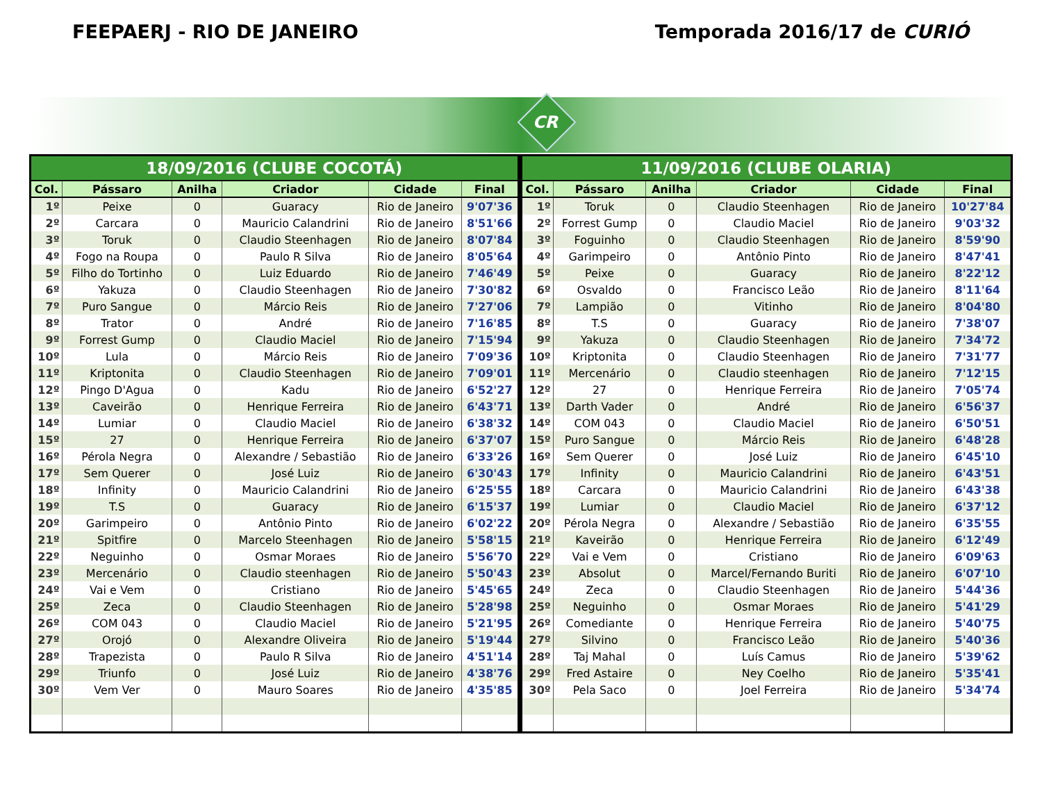FEEPAERJ - RIO DE JANEIRO Temporada 2016/17 de CURIÓ
CR
| 18/09/2016 (CLUBE COCOTÁ) | | | | | |
| --- | --- | --- | --- | --- | --- |
| Col. | Pássaro | Anilha | Criador | Cidade | Final |
| 1º | Peixe | 0 | Guaracy | Rio de Janeiro | 9'07'36 |
| 2º | Carcara | 0 | Mauricio Calandrini | Rio de Janeiro | 8'51'66 |
| 3º | Toruk | 0 | Claudio Steenhagen | Rio de Janeiro | 8'07'84 |
| 4º | Fogo na Roupa | 0 | Paulo R Silva | Rio de Janeiro | 8'05'64 |
| 5º | Filho do Tortinho | 0 | Luiz Eduardo | Rio de Janeiro | 7'46'49 |
| 6º | Yakuza | 0 | Claudio Steenhagen | Rio de Janeiro | 7'30'82 |
| 7º | Puro Sangue | 0 | Márcio Reis | Rio de Janeiro | 7'27'06 |
| 8º | Trator | 0 | André | Rio de Janeiro | 7'16'85 |
| 9º | Forrest Gump | 0 | Claudio Maciel | Rio de Janeiro | 7'15'94 |
| 10º | Lula | 0 | Márcio Reis | Rio de Janeiro | 7'09'36 |
| 11º | Kriptonita | 0 | Claudio Steenhagen | Rio de Janeiro | 7'09'01 |
| 12º | Pingo D'Agua | 0 | Kadu | Rio de Janeiro | 6'52'27 |
| 13º | Caveirão | 0 | Henrique Ferreira | Rio de Janeiro | 6'43'71 |
| 14º | Lumiar | 0 | Claudio Maciel | Rio de Janeiro | 6'38'32 |
| 15º | 27 | 0 | Henrique Ferreira | Rio de Janeiro | 6'37'07 |
| 16º | Pérola Negra | 0 | Alexandre / Sebastião | Rio de Janeiro | 6'33'26 |
| 17º | Sem Querer | 0 | José Luiz | Rio de Janeiro | 6'30'43 |
| 18º | Infinity | 0 | Mauricio Calandrini | Rio de Janeiro | 6'25'55 |
| 19º | T.S | 0 | Guaracy | Rio de Janeiro | 6'15'37 |
| 20º | Garimpeiro | 0 | Antônio Pinto | Rio de Janeiro | 6'02'22 |
| 21º | Spitfire | 0 | Marcelo Steenhagen | Rio de Janeiro | 5'58'15 |
| 22º | Neguinho | 0 | Osmar Moraes | Rio de Janeiro | 5'56'70 |
| 23º | Mercenário | 0 | Claudio steenhagen | Rio de Janeiro | 5'50'43 |
| 24º | Vai e Vem | 0 | Cristiano | Rio de Janeiro | 5'45'65 |
| 25º | Zeca | 0 | Claudio Steenhagen | Rio de Janeiro | 5'28'98 |
| 26º | COM 043 | 0 | Claudio Maciel | Rio de Janeiro | 5'21'95 |
| 27º | Orojó | 0 | Alexandre Oliveira | Rio de Janeiro | 5'19'44 |
| 28º | Trapezista | 0 | Paulo R Silva | Rio de Janeiro | 4'51'14 |
| 29º | Triunfo | 0 | José Luiz | Rio de Janeiro | 4'38'76 |
| 30º | Vem Ver | 0 | Mauro Soares | Rio de Janeiro | 4'35'85 |
| 11/09/2016 (CLUBE OLARIA) | | | | | |
| --- | --- | --- | --- | --- | --- |
| Col. | Pássaro | Anilha | Criador | Cidade | Final |
| 1º | Toruk | 0 | Claudio Steenhagen | Rio de Janeiro | 10'27'84 |
| 2º | Forrest Gump | 0 | Claudio Maciel | Rio de Janeiro | 9'03'32 |
| 3º | Foguinho | 0 | Claudio Steenhagen | Rio de Janeiro | 8'59'90 |
| 4º | Garimpeiro | 0 | Antônio Pinto | Rio de Janeiro | 8'47'41 |
| 5º | Peixe | 0 | Guaracy | Rio de Janeiro | 8'22'12 |
| 6º | Osvaldo | 0 | Francisco Leão | Rio de Janeiro | 8'11'64 |
| 7º | Lampião | 0 | Vitinho | Rio de Janeiro | 8'04'80 |
| 8º | T.S | 0 | Guaracy | Rio de Janeiro | 7'38'07 |
| 9º | Yakuza | 0 | Claudio Steenhagen | Rio de Janeiro | 7'34'72 |
| 10º | Kriptonita | 0 | Claudio Steenhagen | Rio de Janeiro | 7'31'77 |
| 11º | Mercenário | 0 | Claudio steenhagen | Rio de Janeiro | 7'12'15 |
| 12º | 27 | 0 | Henrique Ferreira | Rio de Janeiro | 7'05'74 |
| 13º | Darth Vader | 0 | André | Rio de Janeiro | 6'56'37 |
| 14º | COM 043 | 0 | Claudio Maciel | Rio de Janeiro | 6'50'51 |
| 15º | Puro Sangue | 0 | Márcio Reis | Rio de Janeiro | 6'48'28 |
| 16º | Sem Querer | 0 | José Luiz | Rio de Janeiro | 6'45'10 |
| 17º | Infinity | 0 | Mauricio Calandrini | Rio de Janeiro | 6'43'51 |
| 18º | Carcara | 0 | Mauricio Calandrini | Rio de Janeiro | 6'43'38 |
| 19º | Lumiar | 0 | Claudio Maciel | Rio de Janeiro | 6'37'12 |
| 20º | Pérola Negra | 0 | Alexandre / Sebastião | Rio de Janeiro | 6'35'55 |
| 21º | Kaveirão | 0 | Henrique Ferreira | Rio de Janeiro | 6'12'49 |
| 22º | Vai e Vem | 0 | Cristiano | Rio de Janeiro | 6'09'63 |
| 23º | Absolut | 0 | Marcel/Fernando Buriti | Rio de Janeiro | 6'07'10 |
| 24º | Zeca | 0 | Claudio Steenhagen | Rio de Janeiro | 5'44'36 |
| 25º | Neguinho | 0 | Osmar Moraes | Rio de Janeiro | 5'41'29 |
| 26º | Comediante | 0 | Henrique Ferreira | Rio de Janeiro | 5'40'75 |
| 27º | Silvino | 0 | Francisco Leão | Rio de Janeiro | 5'40'36 |
| 28º | Taj Mahal | 0 | Luís Camus | Rio de Janeiro | 5'39'62 |
| 29º | Fred Astaire | 0 | Ney Coelho | Rio de Janeiro | 5'35'41 |
| 30º | Pela Saco | 0 | Joel Ferreira | Rio de Janeiro | 5'34'74 |